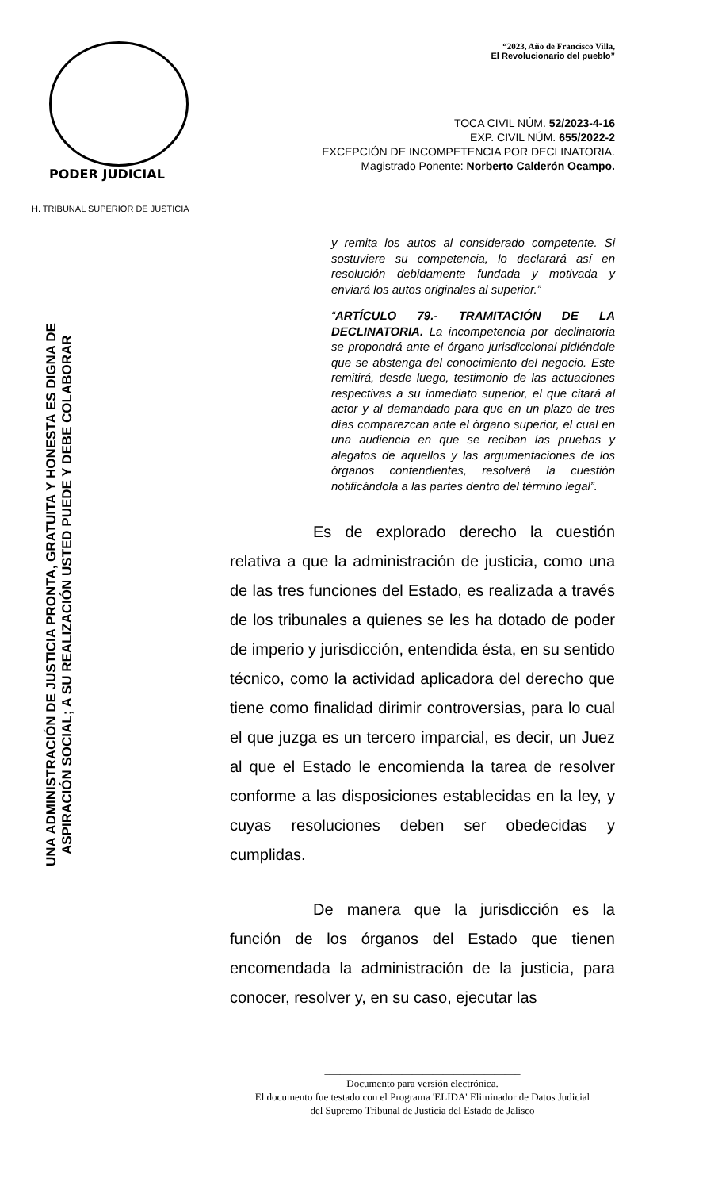PODER JUDICIAL
H. TRIBUNAL SUPERIOR DE JUSTICIA
UNA ADMINISTRACIÓN DE JUSTICIA PRONTA, GRATUITA Y HONESTA ES DIGNA DE ASPIRACIÓN SOCIAL; A SU REALIZACIÓN USTED PUEDE Y DEBE COLABORAR
“2023, Año de Francisco Villa,
El Revolucionario del pueblo”
TOCA CIVIL NÚM. 52/2023-4-16
EXP. CIVIL NÚM. 655/2022-2
EXCEPCIÓN DE INCOMPETENCIA POR DECLINATORIA.
Magistrado Ponente: Norberto Calderón Ocampo.
y remita los autos al considerado competente. Si sostuviere su competencia, lo declarará así en resolución debidamente fundada y motivada y enviará los autos originales al superior.”
“ARTÍCULO 79.- TRAMITACIÓN DE LA DECLINATORIA. La incompetencia por declinatoria se propondrá ante el órgano jurisdiccional pidiéndole que se abstenga del conocimiento del negocio. Este remitirá, desde luego, testimonio de las actuaciones respectivas a su inmediato superior, el que citará al actor y al demandado para que en un plazo de tres días comparezcan ante el órgano superior, el cual en una audiencia en que se reciban las pruebas y alegatos de aquellos y las argumentaciones de los órganos contendientes, resolverá la cuestión notificándola a las partes dentro del término legal”.
Es de explorado derecho la cuestión relativa a que la administración de justicia, como una de las tres funciones del Estado, es realizada a través de los tribunales a quienes se les ha dotado de poder de imperio y jurisdicción, entendida ésta, en su sentido técnico, como la actividad aplicadora del derecho que tiene como finalidad dirimir controversias, para lo cual el que juzga es un tercero imparcial, es decir, un Juez al que el Estado le encomienda la tarea de resolver conforme a las disposiciones establecidas en la ley, y cuyas resoluciones deben ser obedecidas y cumplidas.
De manera que la jurisdicción es la función de los órganos del Estado que tienen encomendada la administración de la justicia, para conocer, resolver y, en su caso, ejecutar las
______________________________________
Documento para versión electrónica.
El documento fue testado con el Programa 'ELIDA' Eliminador de Datos Judicial
del Supremo Tribunal de Justicia del Estado de Jalisco